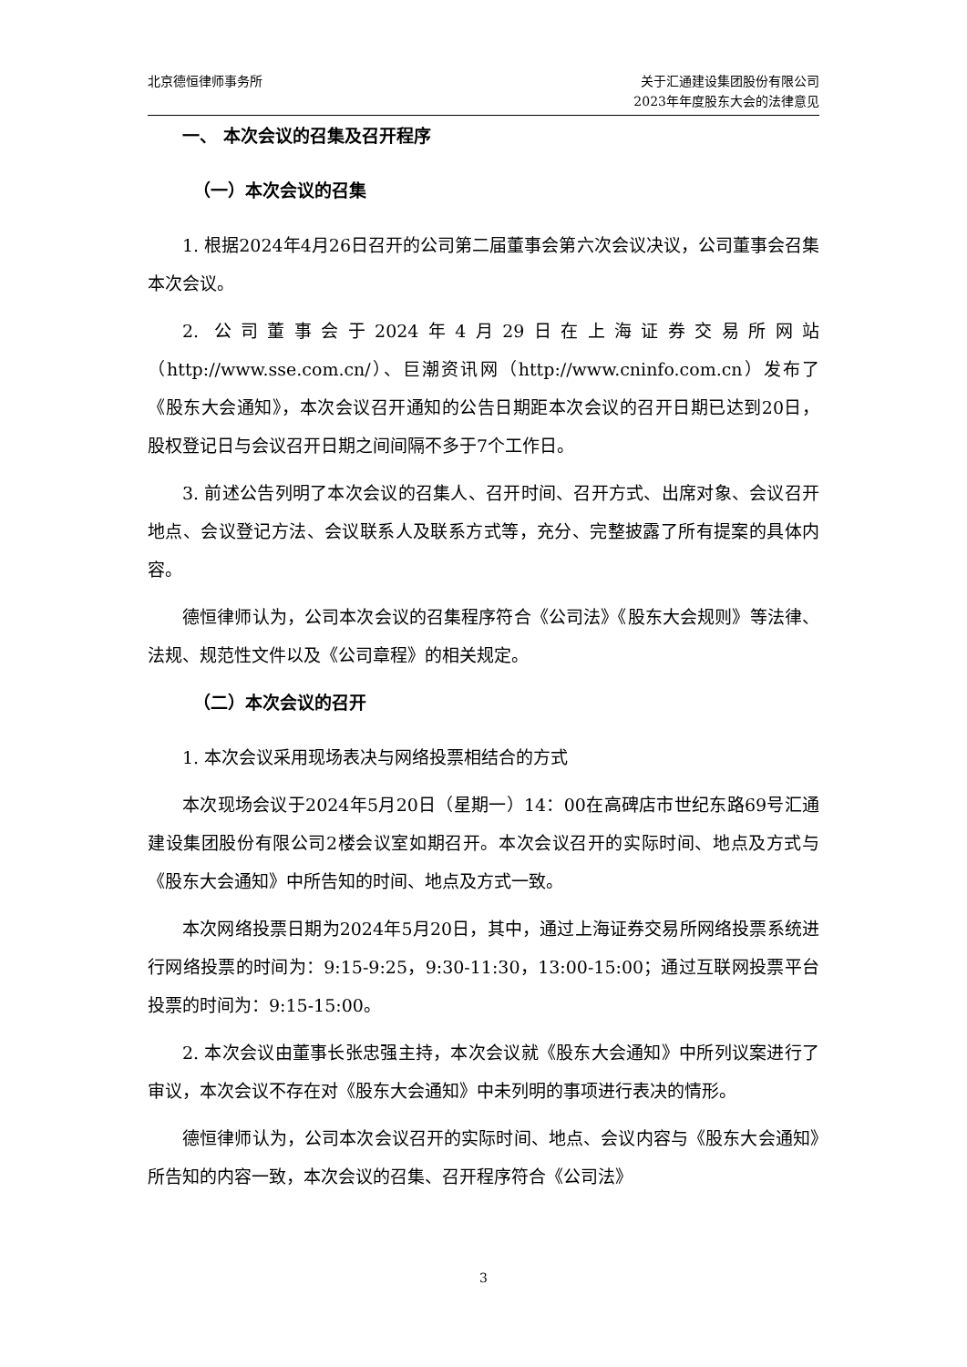北京德恒律师事务所 关于汇通建设集团股份有限公司
2023年年度股东大会的法律意见
一、 本次会议的召集及召开程序
（一）本次会议的召集
1. 根据2024年4月26日召开的公司第二届董事会第六次会议决议，公司董事会召集本次会议。
2. 公司董事会于2024年4月29日在上海证券交易所网站（http://www.sse.com.cn/）、巨潮资讯网（http://www.cninfo.com.cn）发布了《股东大会通知》，本次会议召开通知的公告日期距本次会议的召开日期已达到20日，股权登记日与会议召开日期之间间隔不多于7个工作日。
3. 前述公告列明了本次会议的召集人、召开时间、召开方式、出席对象、会议召开地点、会议登记方法、会议联系人及联系方式等，充分、完整披露了所有提案的具体内容。
德恒律师认为，公司本次会议的召集程序符合《公司法》《股东大会规则》等法律、法规、规范性文件以及《公司章程》的相关规定。
（二）本次会议的召开
1. 本次会议采用现场表决与网络投票相结合的方式
本次现场会议于2024年5月20日（星期一）14：00在高碑店市世纪东路69号汇通建设集团股份有限公司2楼会议室如期召开。本次会议召开的实际时间、地点及方式与《股东大会通知》中所告知的时间、地点及方式一致。
本次网络投票日期为2024年5月20日，其中，通过上海证券交易所网络投票系统进行网络投票的时间为：9:15-9:25，9:30-11:30，13:00-15:00；通过互联网投票平台投票的时间为：9:15-15:00。
2. 本次会议由董事长张忠强主持，本次会议就《股东大会通知》中所列议案进行了审议，本次会议不存在对《股东大会通知》中未列明的事项进行表决的情形。
德恒律师认为，公司本次会议召开的实际时间、地点、会议内容与《股东大会通知》所告知的内容一致，本次会议的召集、召开程序符合《公司法》
3